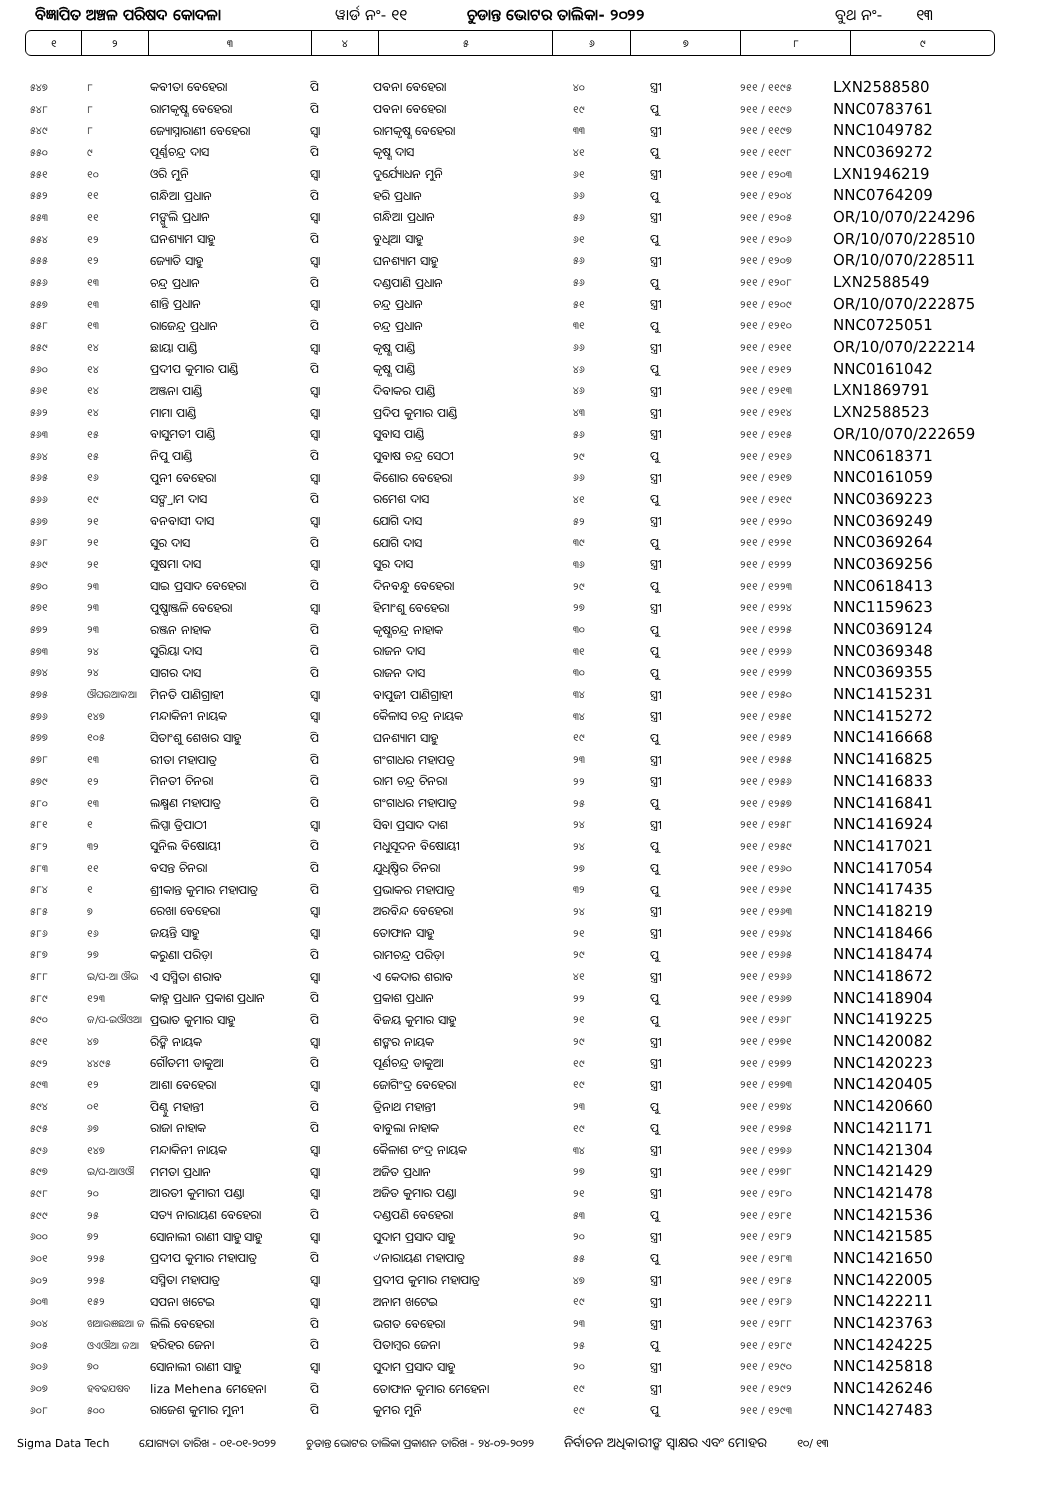ବିଜ୍ଞାପିତ ଅଞ୍ଚଳ ପରିଷଦ କୋଦଳା ୱାର୍ଡ ନଂ- ୧୧ ଚୁଡାନ୍ତ ଭୋଟର ତାଲିକା- ୨୦୨୨ ବୁଥ ନଂ- ୧୩
| ୧ | ୨ | ୩ | ୪ | ୫ | ୬ | ୭ | ୮ | ୯ |
| --- | --- | --- | --- | --- | --- | --- | --- | --- |
| ୫୪୭ | ୮ | କବୀତା ବେହେରା | ପି | ପବନା ବେହେରା | ୪୦ | ସ୍ତ୍ରୀ | ୨୧୧ / ୧୧୯୫ | LXN2588580 |
| ୫୪୮ | ୮ | ରାମକୃଷ୍ଣ ବେହେରା | ପି | ପବନା ବେହେରା | ୧୯ | ପୁ | ୨୧୧ / ୧୧୯୬ | NNC0783761 |
| ୫୪୯ | ୮ | ଜ୍ୟୋସ୍ନାରାଣୀ ବେହେରା | ସ୍ୱା | ରାମକୃଷ୍ଣ ବେହେରା | ୩୩ | ସ୍ତ୍ରୀ | ୨୧୧ / ୧୧୯୭ | NNC1049782 |
| ୫୫୦ | ୯ | ପୂର୍ଣ୍ଣଚନ୍ଦ୍ର ଦାସ | ପି | କୃଷ୍ଣ ଦାସ | ୪୧ | ପୁ | ୨୧୧ / ୧୧୯୮ | NNC0369272 |
| ୫୫୧ | ୧୦ | ଓରି ମୁନି | ସ୍ୱା | ଦୁର୍ଯ୍ୟୋଧନ ମୁନି | ୬୧ | ସ୍ତ୍ରୀ | ୨୧୧ / ୧୨୦୩ | LXN1946219 |
| ୫୫୨ | ୧୧ | ଗନ୍ଧିଆ ପ୍ରଧାନ | ପି | ହରି ପ୍ରଧାନ | ୬୬ | ପୁ | ୨୧୧ / ୧୨୦୪ | NNC0764209 |
| ୫୫୩ | ୧୧ | ମଙ୍ଗୁଲି ପ୍ରଧାନ | ସ୍ୱା | ଗନ୍ଧିଆ ପ୍ରଧାନ | ୫୬ | ସ୍ତ୍ରୀ | ୨୧୧ / ୧୨୦୫ | OR/10/070/224296 |
| ୫୫୪ | ୧୨ | ଘନଶ୍ୟାମ ସାହୁ | ପି | ବୁଧିଆ ସାହୁ | ୬୧ | ପୁ | ୨୧୧ / ୧୨୦୬ | OR/10/070/228510 |
| ୫୫୫ | ୧୨ | ଜ୍ୟୋତି ସାହୁ | ସ୍ୱା | ଘନଶ୍ୟାମ ସାହୁ | ୫୬ | ସ୍ତ୍ରୀ | ୨୧୧ / ୧୨୦୭ | OR/10/070/228511 |
| ୫୫୬ | ୧୩ | ଚନ୍ଦ୍ର ପ୍ରଧାନ | ପି | ଦଣ୍ଡପାଣି ପ୍ରଧାନ | ୫୬ | ପୁ | ୨୧୧ / ୧୨୦୮ | LXN2588549 |
| ୫୫୭ | ୧୩ | ଶାନ୍ତି ପ୍ରଧାନ | ସ୍ୱା | ଚନ୍ଦ୍ର ପ୍ରଧାନ | ୫୧ | ସ୍ତ୍ରୀ | ୨୧୧ / ୧୨୦୯ | OR/10/070/222875 |
| ୫୫୮ | ୧୩ | ରାଜେନ୍ଦ୍ର ପ୍ରଧାନ | ପି | ଚନ୍ଦ୍ର ପ୍ରଧାନ | ୩୧ | ପୁ | ୨୧୧ / ୧୨୧୦ | NNC0725051 |
| ୫୫୯ | ୧୪ | ଛାୟା ପାଣ୍ଡି | ସ୍ୱା | କୃଷ୍ଣ ପାଣ୍ଡି | ୬୬ | ସ୍ତ୍ରୀ | ୨୧୧ / ୧୨୧୧ | OR/10/070/222214 |
| ୫୬୦ | ୧୪ | ପ୍ରଦୀପ କୁମାର ପାଣ୍ଡି | ପି | କୃଷ୍ଣ ପାଣ୍ଡି | ୪୬ | ପୁ | ୨୧୧ / ୧୨୧୨ | NNC0161042 |
| ୫୬୧ | ୧୪ | ଅଞ୍ଜନା ପାଣ୍ଡି | ସ୍ୱା | ଦିବାକର ପାଣ୍ଡି | ୪୬ | ସ୍ତ୍ରୀ | ୨୧୧ / ୧୨୧୩ | LXN1869791 |
| ୫୬୨ | ୧୪ | ମାମା ପାଣ୍ଡି | ସ୍ୱା | ପ୍ରଦିପ କୁମାର ପାଣ୍ଡି | ୪୩ | ସ୍ତ୍ରୀ | ୨୧୧ / ୧୨୧୪ | LXN2588523 |
| ୫୬୩ | ୧୫ | ବାସୁମତୀ ପାଣ୍ଡି | ସ୍ୱା | ସୁବାସ ପାଣ୍ଡି | ୫୬ | ସ୍ତ୍ରୀ | ୨୧୧ / ୧୨୧୫ | OR/10/070/222659 |
| ୫୬୪ | ୧୫ | ନିପୁ ପାଣ୍ଡି | ପି | ସୁବାଷ ଚନ୍ଦ୍ର ସେଠୀ | ୨୯ | ପୁ | ୨୧୧ / ୧୨୧୬ | NNC0618371 |
| ୫୬୫ | ୧୬ | ପୁନୀ ବେହେରା | ସ୍ୱା | କିଶୋର ବେହେରା | ୬୬ | ସ୍ତ୍ରୀ | ୨୧୧ / ୧୨୧୭ | NNC0161059 |
| ୫୬୬ | ୧୯ | ସଙ୍ଗ୍ରାମ ଦାସ | ପି | ରମେଶ ଦାସ | ୪୧ | ପୁ | ୨୧୧ / ୧୨୧୯ | NNC0369223 |
| ୫୬୭ | ୨୧ | ବନବାସୀ ଦାସ | ସ୍ୱା | ଯୋଗି ଦାସ | ୫୨ | ସ୍ତ୍ରୀ | ୨୧୧ / ୧୨୨୦ | NNC0369249 |
| ୫୬୮ | ୨୧ | ସୁର ଦାସ | ପି | ଯୋଗି ଦାସ | ୩୯ | ପୁ | ୨୧୧ / ୧୨୨୧ | NNC0369264 |
| ୫୬୯ | ୨୧ | ସୁଷମା ଦାସ | ସ୍ୱା | ସୁର ଦାସ | ୩୬ | ସ୍ତ୍ରୀ | ୨୧୧ / ୧୨୨୨ | NNC0369256 |
| ୫୭୦ | ୨୩ | ସାଇ ପ୍ରସାଦ ବେହେରା | ପି | ଦିନବନ୍ଧୁ ବେହେରା | ୨୯ | ପୁ | ୨୧୧ / ୧୨୨୩ | NNC0618413 |
| ୫୭୧ | ୨୩ | ପୁଷ୍ପାଞ୍ଜଳି ବେହେରା | ସ୍ୱା | ହିମାଂଶୁ ବେହେରା | ୨୭ | ସ୍ତ୍ରୀ | ୨୧୧ / ୧୨୨୪ | NNC1159623 |
| ୫୭୨ | ୨୩ | ରଞ୍ଜନ ନାହାକ | ପି | କୃଷ୍ଣଚନ୍ଦ୍ର ନାହାକ | ୩୦ | ପୁ | ୨୧୧ / ୧୨୨୫ | NNC0369124 |
| ୫୭୩ | ୨୪ | ସୁରିୟା ଦାସ | ପି | ରାଜନ ଦାସ | ୩୧ | ପୁ | ୨୧୧ / ୧୨୨୬ | NNC0369348 |
| ୫୭୪ | ୨୪ | ସାଗର ଦାସ | ପି | ରାଜନ ଦାସ | ୩୦ | ପୁ | ୨୧୧ / ୧୨୨୭ | NNC0369355 |
| ୫୭୫ | ଔଘଉଆକଆ | ମିନତି ପାଣିଗ୍ରାହୀ | ସ୍ୱା | ବାପୁଜୀ ପାଣିଗ୍ରାହୀ | ୩୪ | ସ୍ତ୍ରୀ | ୨୧୧ / ୧୨୫୦ | NNC1415231 |
| ୫୭୬ | ୧୪୭ | ମନ୍ଦାକିନୀ ନାୟକ | ସ୍ୱା | କୈଳାସ ଚନ୍ଦ୍ର ନାୟକ | ୩୪ | ସ୍ତ୍ରୀ | ୨୧୧ / ୧୨୫୧ | NNC1415272 |
| ୫୭୭ | ୧୦୫ | ସିତାଂଶୁ ଶେଖର ସାହୁ | ପି | ଘନଶ୍ୟାମ ସାହୁ | ୧୯ | ପୁ | ୨୧୧ / ୧୨୫୨ | NNC1416668 |
| ୫୭୮ | ୧୩ | ରୀତା ମହାପାତ୍ର | ପି | ଗଂଗାଧର ମହାପତ୍ର | ୨୩ | ସ୍ତ୍ରୀ | ୨୧୧ / ୧୨୫୫ | NNC1416825 |
| ୫୭୯ | ୧୨ | ମିନତୀ ଚିନରା | ପି | ରାମ ଚନ୍ଦ୍ର ଚିନରା | ୨୨ | ସ୍ତ୍ରୀ | ୨୧୧ / ୧୨୫୬ | NNC1416833 |
| ୫୮୦ | ୧୩ | ଲକ୍ଷ୍ମଣ ମହାପାତ୍ର | ପି | ଗଂଗାଧର ମହାପାତ୍ର | ୨୫ | ପୁ | ୨୧୧ / ୧୨୫୭ | NNC1416841 |
| ୫୮୧ | ୧ | ଲିପ୍ସା ତ୍ରିପାଠୀ | ସ୍ୱା | ସିବା ପ୍ରସାଦ ଦାଶ | ୨୪ | ସ୍ତ୍ରୀ | ୨୧୧ / ୧୨୫୮ | NNC1416924 |
| ୫୮୨ | ୩୨ | ସୁନିଲ ବିଷୋୟୀ | ପି | ମଧୁସୂଦନ ବିଷୋୟୀ | ୨୪ | ପୁ | ୨୧୧ / ୧୨୫୯ | NNC1417021 |
| ୫୮୩ | ୧୧ | ବସନ୍ତ ଚିନରା | ପି | ଯୁଧିଷ୍ଠିର ଚିନରା | ୨୭ | ପୁ | ୨୧୧ / ୧୨୬୦ | NNC1417054 |
| ୫୮୪ | ୧ | ଶ୍ରୀକାନ୍ତ କୁମାର ମହାପାତ୍ର | ପି | ପ୍ରଭାକର ମହାପାତ୍ର | ୩୨ | ପୁ | ୨୧୧ / ୧୨୬୧ | NNC1417435 |
| ୫୮୫ | ୭ | ରେଖା ବେହେରା | ସ୍ୱା | ଅରବିନ୍ଦ ବେହେରା | ୨୪ | ସ୍ତ୍ରୀ | ୨୧୧ / ୧୨୬୩ | NNC1418219 |
| ୫୮୬ | ୧୬ | ଜୟନ୍ତି ସାହୁ | ସ୍ୱା | ତୋଫାନ ସାହୁ | ୨୧ | ସ୍ତ୍ରୀ | ୨୧୧ / ୧୨୬୪ | NNC1418466 |
| ୫୮୭ | ୨୭ | କରୁଣା ପରିଡ଼ା | ପି | ରାମଚନ୍ଦ୍ର ପରିଡ଼ା | ୨୯ | ପୁ | ୨୧୧ / ୧୨୬୫ | NNC1418474 |
| ୫୮୮ | ଇ/ଘ-ଆ ଔଭ | ଏ ସସ୍ମିତା ଶରାବ | ସ୍ୱା | ଏ କେଦାର ଶରାବ | ୪୧ | ସ୍ତ୍ରୀ | ୨୧୧ / ୧୨୬୬ | NNC1418672 |
| ୫୮୯ | ୧୨୩ | କାହ୍ନ ପ୍ରଧାନ ପ୍ରକାଶ ପ୍ରଧାନ | ପି | ପ୍ରକାଶ ପ୍ରଧାନ | ୨୨ | ପୁ | ୨୧୧ / ୧୨୬୭ | NNC1418904 |
| ୫୯୦ | ଜ/ଘ-ଇଔଓଆ | ପ୍ରଭାତ କୁମାର ସାହୁ | ପି | ବିଜୟ କୁମାର ସାହୁ | ୨୧ | ପୁ | ୨୧୧ / ୧୨୬୮ | NNC1419225 |
| ୫୯୧ | ୪୭ | ରିଙ୍କି ନାୟକ | ସ୍ୱା | ଶଙ୍କର ନାୟକ | ୨୯ | ସ୍ତ୍ରୀ | ୨୧୧ / ୧୨୭୧ | NNC1420082 |
| ୫୯୨ | ୪୪୯୫ | ଗୌତମୀ ଡାକୁଆ | ପି | ପୂର୍ଣଚନ୍ଦ୍ର ଡାକୁଆ | ୧୯ | ସ୍ତ୍ରୀ | ୨୧୧ / ୧୨୭୨ | NNC1420223 |
| ୫୯୩ | ୧୨ | ଆଶା ବେହେରା | ସ୍ୱା | ଜୋଗିଂଦ୍ର ବେହେରା | ୧୯ | ସ୍ତ୍ରୀ | ୨୧୧ / ୧୨୭୩ | NNC1420405 |
| ୫୯୪ | ୦୧ | ପିଣ୍ଟୁ ମହାନ୍ତୀ | ପି | ତ୍ରିନାଥ ମହାନ୍ତୀ | ୨୩ | ପୁ | ୨୧୧ / ୧୨୭୪ | NNC1420660 |
| ୫୯୫ | ୬୭ | ରାଜା ନାହାକ | ପି | ବାବୁଲା ନାହାକ | ୧୯ | ପୁ | ୨୧୧ / ୧୨୭୫ | NNC1421171 |
| ୫୯୬ | ୧୪୭ | ମନ୍ଦାକିନୀ ନାୟକ | ସ୍ୱା | କୈଳାଶ ଚଂଦ୍ର ନାୟକ | ୩୪ | ସ୍ତ୍ରୀ | ୨୧୧ / ୧୨୭୬ | NNC1421304 |
| ୫୯୭ | ଇ/ଘ-ଆଓଔ | ମମତା ପ୍ରଧାନ | ସ୍ୱା | ଅଜିତ ପ୍ରଧାନ | ୨୭ | ସ୍ତ୍ରୀ | ୨୧୧ / ୧୨୭୮ | NNC1421429 |
| ୫୯୮ | ୨୦ | ଆରତୀ କୁମାରୀ ପଣ୍ଡା | ସ୍ୱା | ଅଜିତ କୁମାର ପଣ୍ଡା | ୨୧ | ସ୍ତ୍ରୀ | ୨୧୧ / ୧୨୮୦ | NNC1421478 |
| ୫୯୯ | ୨୫ | ସତ୍ୟ ନାରାୟଣ ବେହେରା | ପି | ଦଣ୍ଡପଣି ବେହେରା | ୫୩ | ପୁ | ୨୧୧ / ୧୨୮୧ | NNC1421536 |
| ୬୦୦ | ୭୨ | ସୋନାଲୀ ରାଣୀ ସାହୁ ସାହୁ | ସ୍ୱା | ସୁଦାମ ପ୍ରସାଦ ସାହୁ | ୨୦ | ସ୍ତ୍ରୀ | ୨୧୧ / ୧୨୮୨ | NNC1421585 |
| ୬୦୧ | ୨୨୫ | ପ୍ରଦୀପ କୁମାର ମହାପାତ୍ର | ପି | ୰ନାରାୟଣ ମହାପାତ୍ର | ୫୫ | ପୁ | ୨୧୧ / ୧୨୮୩ | NNC1421650 |
| ୬୦୨ | ୨୨୫ | ସସ୍ମିତା ମହାପାତ୍ର | ସ୍ୱା | ପ୍ରଦୀପ କୁମାର ମହାପାତ୍ର | ୪୭ | ସ୍ତ୍ରୀ | ୨୧୧ / ୧୨୮୫ | NNC1422005 |
| ୬୦୩ | ୧୫୨ | ସପନା ଖଟେଇ | ସ୍ୱା | ଅନାମ ଖଟେଇ | ୧୯ | ସ୍ତ୍ରୀ | ୨୧୧ / ୧୨୮୬ | NNC1422211 |
| ୬୦୪ | ଖଆଉଞଛଆ ଜ | ଲିଲି ବେହେରା | ପି | ଭଗତ ବେହେରା | ୨୩ | ସ୍ତ୍ରୀ | ୨୧୧ / ୧୨୮୮ | NNC1423763 |
| ୬୦୫ | ଓଏଔଆ ଜଆ | ହରିହର ଜେନା | ପି | ପିତାମ୍ବର ଜେନା | ୨୫ | ପୁ | ୨୧୧ / ୧୨୮୯ | NNC1424225 |
| ୬୦୬ | ୭୦ | ସୋନାଲୀ ରାଣୀ ସାହୁ | ସ୍ୱା | ସୁଦାମ ପ୍ରସାଦ ସାହୁ | ୨୦ | ସ୍ତ୍ରୀ | ୨୧୧ / ୧୨୯୦ | NNC1425818 |
| ୬୦୭ | ହବଢଯଷବ | liza Mehena ମେହେନା | ପି | ତୋଫାନ କୁମାର ମେହେନା | ୧୯ | ସ୍ତ୍ରୀ | ୨୧୧ / ୧୨୯୨ | NNC1426246 |
| ୬୦୮ | ୫୦୦ | ରାଜେଶ କୁମାର ମୁନୀ | ପି | କୁମର ମୁନି | ୧୯ | ପୁ | ୨୧୧ / ୧୨୯୩ | NNC1427483 |
Sigma Data Tech ଯୋଗ୍ୟତା ତାରିଖ - ୦୧-୦୧-୨୦୨୨ ଚୁଡାନ୍ତ ଭୋଟର ତାଲିକା ପ୍ରକାଶନ ତାରିଖ - ୨୪-୦୨-୨୦୨୨ ନିର୍ବାଚନ ଅଧିକାରୀଙ୍କ ସ୍ୱାକ୍ଷର ଏବଂ ମୋହର ୧୦/ ୧୩